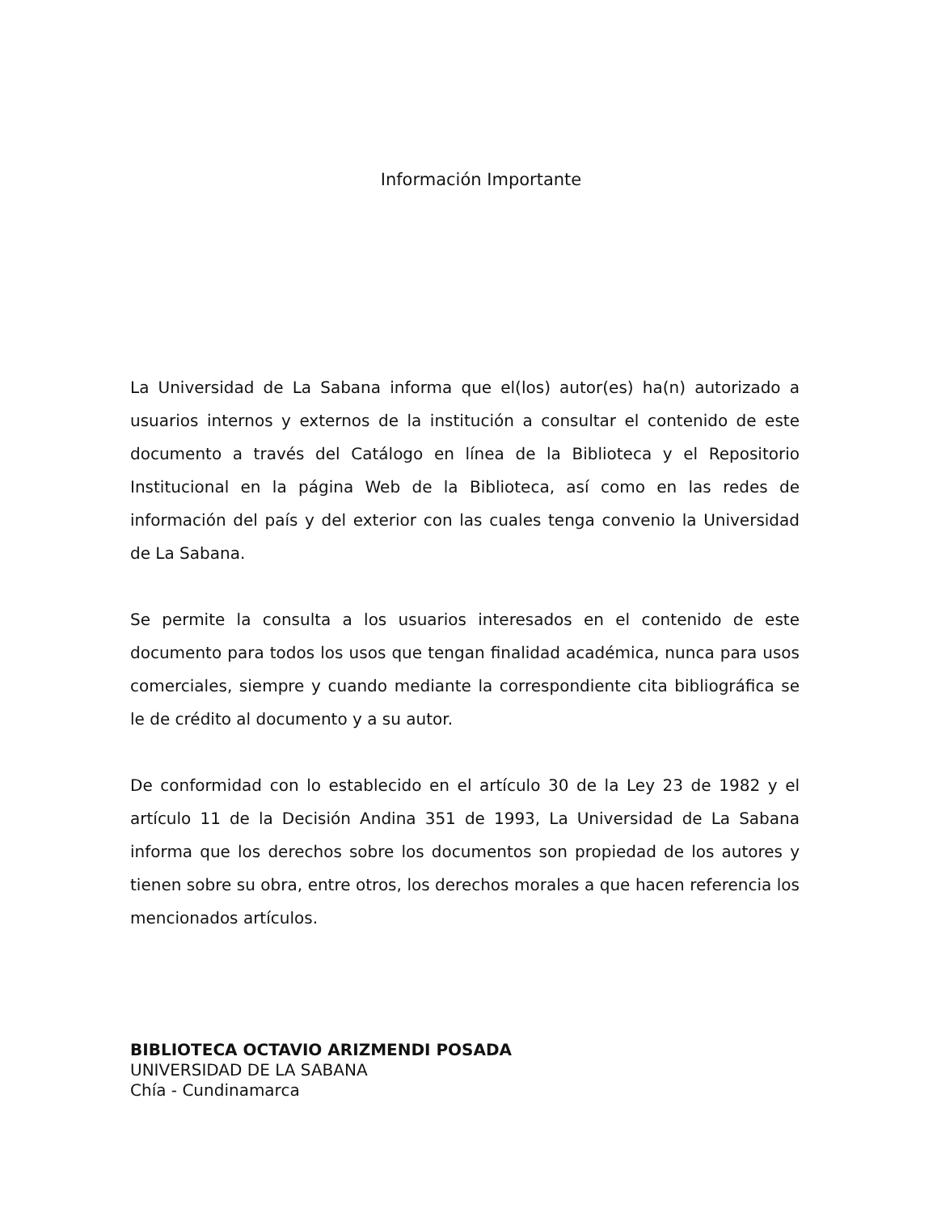Información Importante
La Universidad de La Sabana informa que el(los) autor(es) ha(n) autorizado a usuarios internos y externos de la institución a consultar el contenido de este documento a través del Catálogo en línea de la Biblioteca y el Repositorio Institucional en la página Web de la Biblioteca, así como en las redes de información del país y del exterior con las cuales tenga convenio la Universidad de La Sabana.
Se permite la consulta a los usuarios interesados en el contenido de este documento para todos los usos que tengan finalidad académica, nunca para usos comerciales, siempre y cuando mediante la correspondiente cita bibliográfica se le de crédito al documento y a su autor.
De conformidad con lo establecido en el artículo 30 de la Ley 23 de 1982 y el artículo 11 de la Decisión Andina 351 de 1993, La Universidad de La Sabana informa que los derechos sobre los documentos son propiedad de los autores y tienen sobre su obra, entre otros, los derechos morales a que hacen referencia los mencionados artículos.
BIBLIOTECA OCTAVIO ARIZMENDI POSADA
UNIVERSIDAD DE LA SABANA
Chía - Cundinamarca